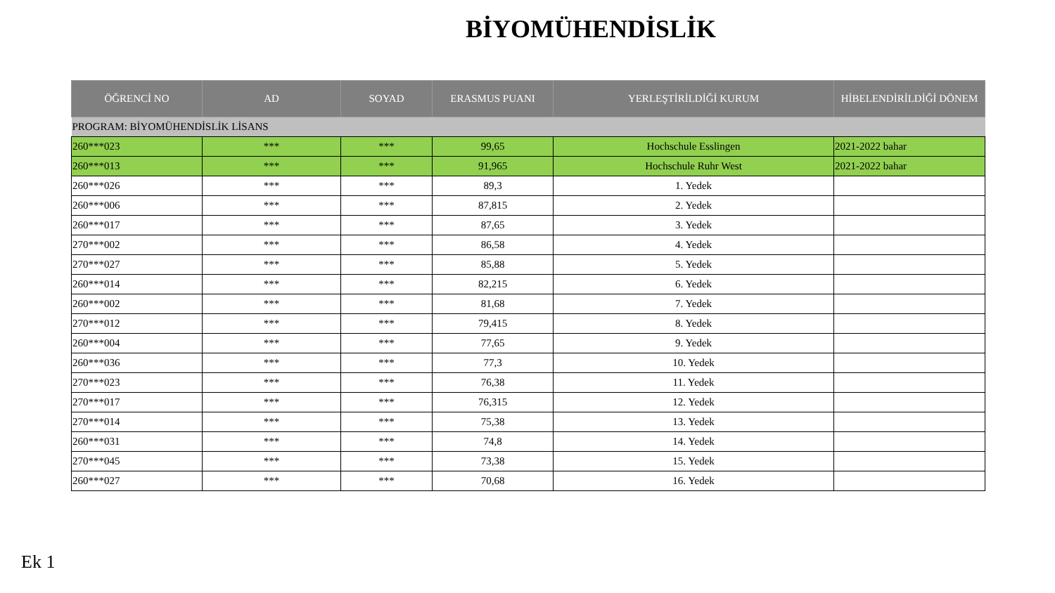BİYOMÜHENDİSLİK
| ÖĞRENCİ NO | AD | SOYAD | ERASMUS PUANI | YERLEŞTİRİLDİĞİ KURUM | HİBELENDİRİLDİĞİ DÖNEM |
| --- | --- | --- | --- | --- | --- |
| PROGRAM: BİYOMÜHENDİSLİK LİSANS | | | | | |
| 260***023 | *** | *** | 99,65 | Hochschule Esslingen | 2021-2022 bahar |
| 260***013 | *** | *** | 91,965 | Hochschule Ruhr West | 2021-2022 bahar |
| 260***026 | *** | *** | 89,3 | 1. Yedek | |
| 260***006 | *** | *** | 87,815 | 2. Yedek | |
| 260***017 | *** | *** | 87,65 | 3. Yedek | |
| 270***002 | *** | *** | 86,58 | 4. Yedek | |
| 270***027 | *** | *** | 85,88 | 5. Yedek | |
| 260***014 | *** | *** | 82,215 | 6. Yedek | |
| 260***002 | *** | *** | 81,68 | 7. Yedek | |
| 270***012 | *** | *** | 79,415 | 8. Yedek | |
| 260***004 | *** | *** | 77,65 | 9. Yedek | |
| 260***036 | *** | *** | 77,3 | 10. Yedek | |
| 270***023 | *** | *** | 76,38 | 11. Yedek | |
| 270***017 | *** | *** | 76,315 | 12. Yedek | |
| 270***014 | *** | *** | 75,38 | 13. Yedek | |
| 260***031 | *** | *** | 74,8 | 14. Yedek | |
| 270***045 | *** | *** | 73,38 | 15. Yedek | |
| 260***027 | *** | *** | 70,68 | 16. Yedek | |
Ek 1